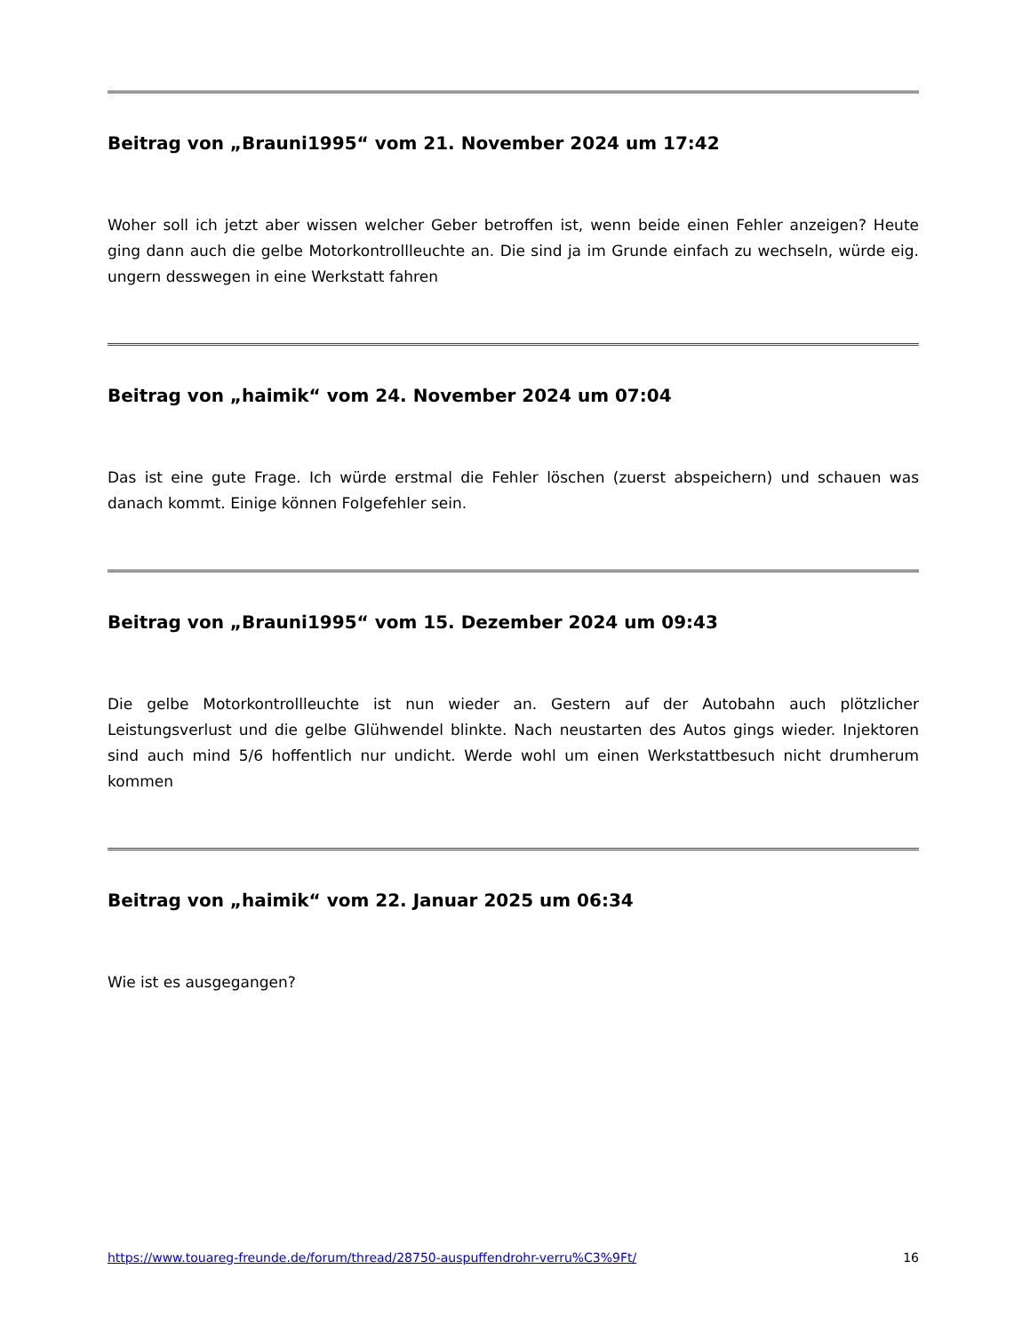Beitrag von „Brauni1995“ vom 21. November 2024 um 17:42
Woher soll ich jetzt aber wissen welcher Geber betroffen ist, wenn beide einen Fehler anzeigen? Heute ging dann auch die gelbe Motorkontrollleuchte an. Die sind ja im Grunde einfach zu wechseln, würde eig. ungern desswegen in eine Werkstatt fahren
Beitrag von „haimik“ vom 24. November 2024 um 07:04
Das ist eine gute Frage. Ich würde erstmal die Fehler löschen (zuerst abspeichern) und schauen was danach kommt. Einige können Folgefehler sein.
Beitrag von „Brauni1995“ vom 15. Dezember 2024 um 09:43
Die gelbe Motorkontrollleuchte ist nun wieder an. Gestern auf der Autobahn auch plötzlicher Leistungsverlust und die gelbe Glühwendel blinkte. Nach neustarten des Autos gings wieder. Injektoren sind auch mind 5/6 hoffentlich nur undicht. Werde wohl um einen Werkstattbesuch nicht drumherum kommen
Beitrag von „haimik“ vom 22. Januar 2025 um 06:34
Wie ist es ausgegangen?
https://www.touareg-freunde.de/forum/thread/28750-auspuffendrohr-verru%C3%9Ft/ 16